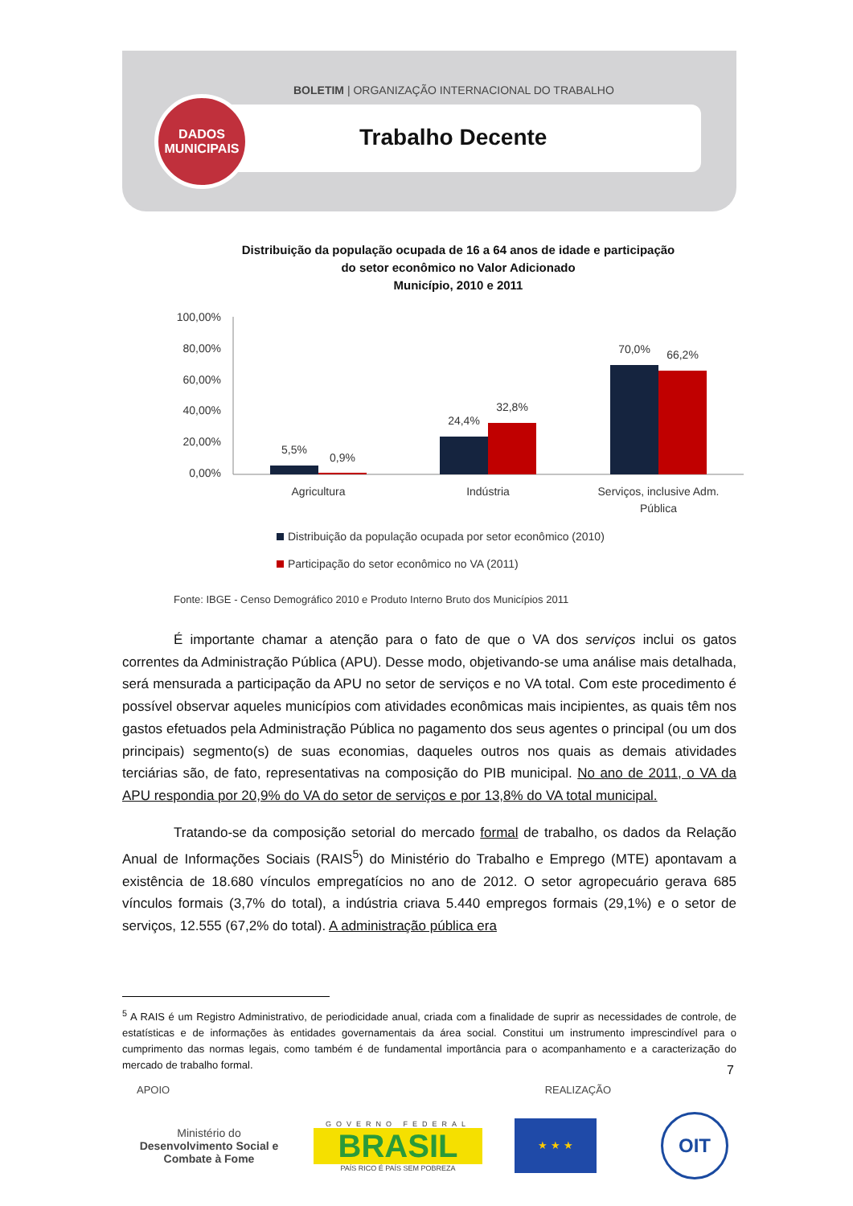BOLETIM | ORGANIZAÇÃO INTERNACIONAL DO TRABALHO
DADOS
MUNICIPAIS
Trabalho Decente
Distribuição da população ocupada de 16 a 64 anos de idade e participação do setor econômico no Valor Adicionado
Município, 2010 e 2011
100,00%
80,00%
60,00%
40,00%
20,00%
0,00%
5,5%
0,9%
24,4%
32,8%
70,0%
66,2%
Agricultura
Indústria
Serviços, inclusive Adm.
Pública
Distribuição da população ocupada por setor econômico (2010)
Participação do setor econômico no VA (2011)
Fonte: IBGE - Censo Demográfico 2010 e Produto Interno Bruto dos Municípios 2011
É importante chamar a atenção para o fato de que o VA dos serviços inclui os gatos correntes da Administração Pública (APU). Desse modo, objetivando-se uma análise mais detalhada, será mensurada a participação da APU no setor de serviços e no VA total. Com este procedimento é possível observar aqueles municípios com atividades econômicas mais incipientes, as quais têm nos gastos efetuados pela Administração Pública no pagamento dos seus agentes o principal (ou um dos principais) segmento(s) de suas economias, daqueles outros nos quais as demais atividades terciárias são, de fato, representativas na composição do PIB municipal. No ano de 2011, o VA da APU respondia por 20,9% do VA do setor de serviços e por 13,8% do VA total municipal.
Tratando-se da composição setorial do mercado formal de trabalho, os dados da Relação Anual de Informações Sociais (RAIS<sup>5</sup>) do Ministério do Trabalho e Emprego (MTE) apontavam a existência de 18.680 vínculos empregatícios no ano de 2012. O setor agropecuário gerava 685 vínculos formais (3,7% do total), a indústria criava 5.440 empregos formais (29,1%) e o setor de serviços, 12.555 (67,2% do total). A administração pública era
<sup>5</sup> A RAIS é um Registro Administrativo, de periodicidade anual, criada com a finalidade de suprir as necessidades de controle, de estatísticas e de informações às entidades governamentais da área social. Constitui um instrumento imprescindível para o cumprimento das normas legais, como também é de fundamental importância para o acompanhamento e a caracterização do mercado de trabalho formal.
7
APOIO REALIZAÇÃO
Ministério do
Desenvolvimento Social e Combate à Fome
GOVERNO FEDERAL
BRASIL
PAÍS RICO É PAÍS SEM POBREZA
★ ★ ★
OIT